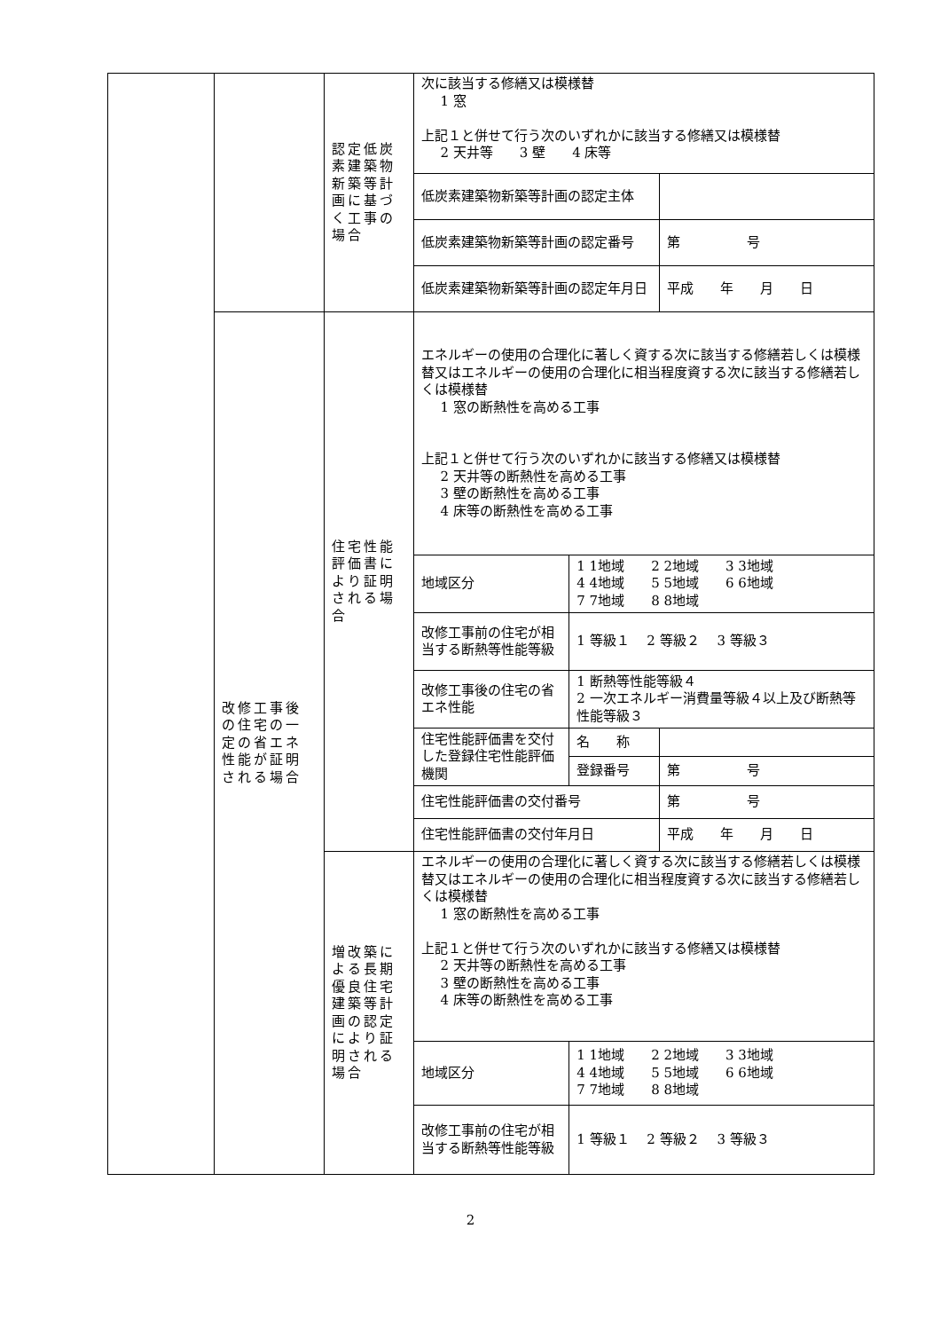| | | 認定低炭素建築物新築等計画に基づく工事の場合 | 次に該当する修繕又は模様替 1 窓 上記１と併せて行う次のいずれかに該当する修繕又は模様替 2 天井等 3 壁 4 床等 | | |
| | | | 低炭素建築物新築等計画の認定主体 | | |
| | | | 低炭素建築物新築等計画の認定番号 | | 第 号 |
| | | | 低炭素建築物新築等計画の認定年月日 | | 平成 年 月 日 |
| | 改修工事後の住宅の一定の省エネ性能が証明される場合 | 住宅性能評価書により証明される場合 | エネルギーの使用の合理化に著しく資する次に該当する修繕若しくは模様替又はエネルギーの使用の合理化に相当程度資する次に該当する修繕若しくは模様替 1 窓の断熱性を高める工事 上記１と併せて行う次のいずれかに該当する修繕又は模様替 2 天井等の断熱性を高める工事 3 壁の断熱性を高める工事 4 床等の断熱性を高める工事 | | |
| | | | 地域区分 | 1 1地域 2 2地域 3 3地域 4 4地域 5 5地域 6 6地域 7 7地域 8 8地域 | |
| | | | 改修工事前の住宅が相当する断熱等性能等級 | 1 等級１ 2 等級２ 3 等級３ | |
| | | | 改修工事後の住宅の省エネ性能 | 1 断熱等性能等級４ 2 一次エネルギー消費量等級４以上及び断熱等性能等級３ | |
| | | | 住宅性能評価書を交付した登録住宅性能評価機関 | 名 称 | |
| | | | | 登録番号 | 第 号 |
| | | | 住宅性能評価書の交付番号 | | 第 号 |
| | | | 住宅性能評価書の交付年月日 | | 平成 年 月 日 |
| | | 増改築による長期優良住宅建築等計画の認定により証明される場合 | エネルギーの使用の合理化に著しく資する次に該当する修繕若しくは模様替又はエネルギーの使用の合理化に相当程度資する次に該当する修繕若しくは模様替 1 窓の断熱性を高める工事 上記１と併せて行う次のいずれかに該当する修繕又は模様替 2 天井等の断熱性を高める工事 3 壁の断熱性を高める工事 4 床等の断熱性を高める工事 | | |
| | | | 地域区分 | 1 1地域 2 2地域 3 3地域 4 4地域 5 5地域 6 6地域 7 7地域 8 8地域 | |
| | | | 改修工事前の住宅が相当する断熱等性能等級 | 1 等級１ 2 等級２ 3 等級３ | |
2